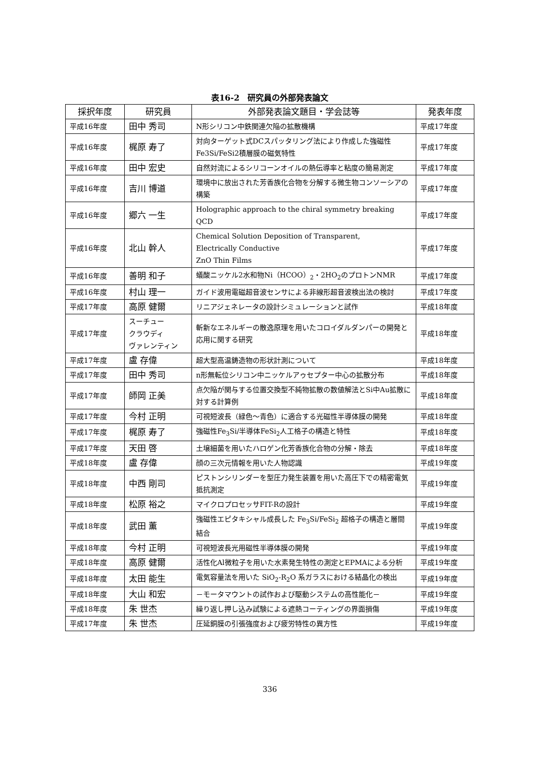表16-2　研究員の外部発表論文
| 採択年度 | 研究員 | 外部発表論文題目・学会誌等 | 発表年度 |
| --- | --- | --- | --- |
| 平成16年度 | 田中 秀司 | N形シリコン中鉄関連欠陥の拡散機構 | 平成17年度 |
| 平成16年度 | 梶原 寿了 | 対向ターゲット式DCスパッタリング法により作成した強磁性Fe3Si/FeSi2積層膜の磁気特性 | 平成17年度 |
| 平成16年度 | 田中 宏史 | 自然対流によるシリコーンオイルの熱伝導率と粘度の簡易測定 | 平成17年度 |
| 平成16年度 | 吉川 博道 | 環境中に放出された芳香族化合物を分解する微生物コンソーシアの構築 | 平成17年度 |
| 平成16年度 | 郷六 一生 | Holographic approach to the chiral symmetry breaking QCD | 平成17年度 |
| 平成16年度 | 北山 幹人 | Chemical Solution Deposition of Transparent, Electrically Conductive ZnO Thin Films | 平成17年度 |
| 平成16年度 | 善明 和子 | 蟻酸ニッケル2水和物Ni（HCOO）<sub>2</sub>・2HO<sub>2</sub>のプロトンNMR | 平成17年度 |
| 平成16年度 | 村山 理一 | ガイド波用電磁超音波センサによる非線形超音波検出法の検討 | 平成17年度 |
| 平成17年度 | 高原 健爾 | リニアジェネレータの設計シミュレーションと試作 | 平成18年度 |
| 平成17年度 | スーチュー クラウディ ヴァレンティン | 斬新なエネルギーの散逸原理を用いたコロイダルダンパーの開発と応用に関する研究 | 平成18年度 |
| 平成17年度 | 盧 存偉 | 超大型高温鋳造物の形状計測について | 平成18年度 |
| 平成17年度 | 田中 秀司 | n形無転位シリコン中ニッケルアゥセプター中心の拡散分布 | 平成18年度 |
| 平成17年度 | 師岡 正美 | 点欠陥が関与する位置交換型不純物拡散の数値解法とSi中Au拡散に対する計算例 | 平成18年度 |
| 平成17年度 | 今村 正明 | 可視短波長（緑色～青色）に適合する光磁性半導体膜の開発 | 平成18年度 |
| 平成17年度 | 梶原 寿了 | 強磁性Fe<sub>3</sub>Si/半導体FeSi<sub>2</sub>人工格子の構造と特性 | 平成18年度 |
| 平成17年度 | 天田 啓 | 土壌細菌を用いたハロゲン化芳香族化合物の分解・除去 | 平成18年度 |
| 平成18年度 | 盧 存偉 | 顔の三次元情報を用いた人物認識 | 平成19年度 |
| 平成18年度 | 中西 剛司 | ピストンシリンダーを型圧力発生装置を用いた高圧下での精密電気抵抗測定 | 平成19年度 |
| 平成18年度 | 松原 裕之 | マイクロプロセッサFIT-Rの設計 | 平成19年度 |
| 平成18年度 | 武田 薫 | 強磁性エピタキシャル成長した Fe<sub>3</sub>Si/FeSi<sub>2</sub> 超格子の構造と層間結合 | 平成19年度 |
| 平成18年度 | 今村 正明 | 可視短波長光用磁性半導体膜の開発 | 平成19年度 |
| 平成18年度 | 高原 健爾 | 活性化Al微粒子を用いた水素発生特性の測定とEPMAによる分析 | 平成19年度 |
| 平成18年度 | 太田 能生 | 電気容量法を用いた SiO<sub>2</sub>-R<sub>2</sub>O 系ガラスにおける結晶化の検出 | 平成19年度 |
| 平成18年度 | 大山 和宏 | －モータマウントの試作および駆動システムの高性能化－ | 平成19年度 |
| 平成18年度 | 朱 世杰 | 繰り返し押し込み試験による遮熱コーティングの界面損傷 | 平成19年度 |
| 平成17年度 | 朱 世杰 | 圧延銅膜の引張強度および疲労特性の異方性 | 平成19年度 |
336